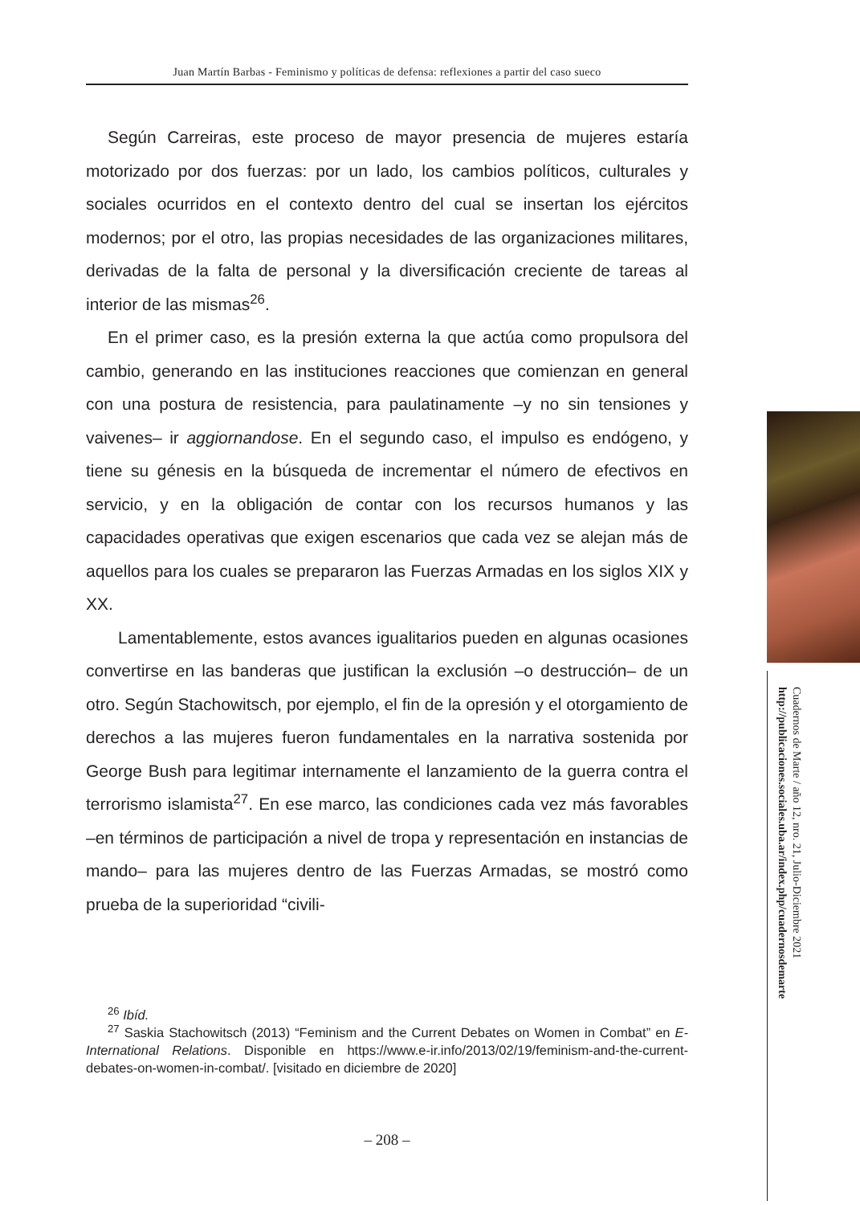Juan Martín Barbas - Feminismo y políticas de defensa: reflexiones a partir del caso sueco
Según Carreiras, este proceso de mayor presencia de mujeres estaría motorizado por dos fuerzas: por un lado, los cambios políticos, culturales y sociales ocurridos en el contexto dentro del cual se insertan los ejércitos modernos; por el otro, las propias necesidades de las organizaciones militares, derivadas de la falta de personal y la diversificación creciente de tareas al interior de las mismas<sup>26</sup>.
En el primer caso, es la presión externa la que actúa como propulsora del cambio, generando en las instituciones reacciones que comienzan en general con una postura de resistencia, para paulatinamente –y no sin tensiones y vaivenes– ir aggiornandose. En el segundo caso, el impulso es endógeno, y tiene su génesis en la búsqueda de incrementar el número de efectivos en servicio, y en la obligación de contar con los recursos humanos y las capacidades operativas que exigen escenarios que cada vez se alejan más de aquellos para los cuales se prepararon las Fuerzas Armadas en los siglos XIX y XX.
Lamentablemente, estos avances igualitarios pueden en algunas ocasiones convertirse en las banderas que justifican la exclusión –o destrucción– de un otro. Según Stachowitsch, por ejemplo, el fin de la opresión y el otorgamiento de derechos a las mujeres fueron fundamentales en la narrativa sostenida por George Bush para legitimar internamente el lanzamiento de la guerra contra el terrorismo islamista<sup>27</sup>. En ese marco, las condiciones cada vez más favorables –en términos de participación a nivel de tropa y representación en instancias de mando– para las mujeres dentro de las Fuerzas Armadas, se mostró como prueba de la superioridad “civili-
<sup>26</sup> Ibíd.
<sup>27</sup> Saskia Stachowitsch (2013) “Feminism and the Current Debates on Women in Combat” en E-International Relations. Disponible en https://www.e-ir.info/2013/02/19/feminism-and-the-current-debates-on-women-in-combat/. [visitado en diciembre de 2020]
– 208 –
Cuadernos de Marte / año 12, nro. 21, Julio-Diciembre 2021 http://publicaciones.sociales.uba.ar/index.php/cuadernosdemarte